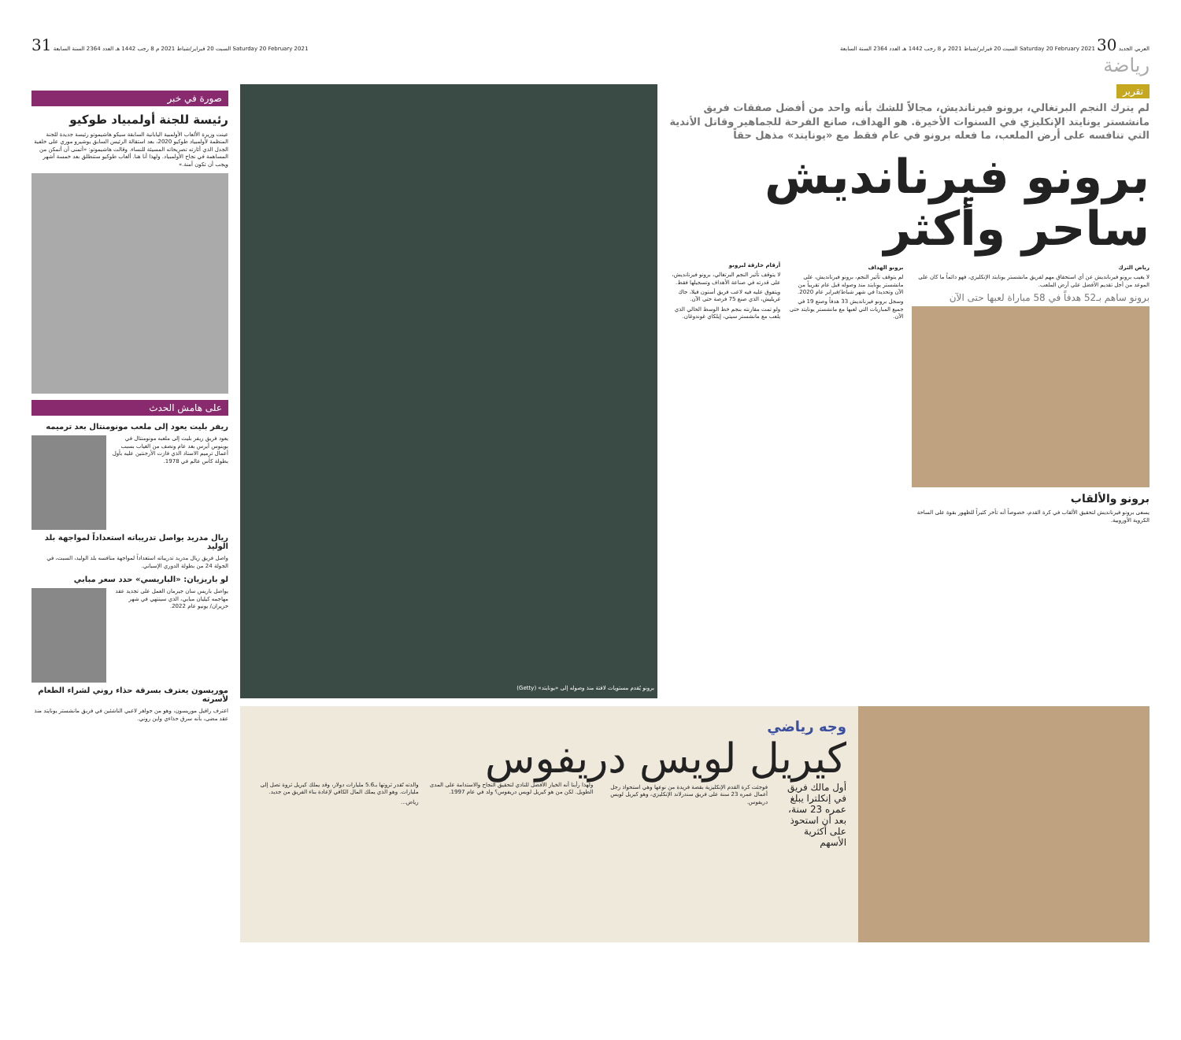31 السبت 20 فبراير/شباط 2021 م 8 رجب 1442 هـ العدد 2364 السنة السابعة Saturday 20 February 2021
السبت 20 فبراير/شباط 2021 م 8 رجب 1442 هـ العدد 2364 السنة السابعة Saturday 20 February 2021 العربي الجديد 30
رياضة
صورة في خبر
رئيسة للجنة أولمبياد طوكيو
عينت وزيرة الألعاب الأولمبية اليابانية السابقة سيكو هاشيموتو رئيسة جديدة للجنة المنظمة لأولمبياد طوكيو 2020، بعد استقالة الرئيس السابق يوشيرو موري على خلفية الجدل الذي أثارته تصريحاته المسيئة للنساء. وقالت هاشيموتو: «أتمنى أن أتمكن من المساهمة في نجاح الأولمبياد. ولهذا أنا هنا. ألعاب طوكيو ستنطلق بعد خمسة أشهر ويجب أن تكون آمنة.»
على هامش الحدث
ريفر بليت يعود إلى ملعب مونومنتال بعد ترميمه
يعود فريق ريفر بليت إلى ملعبه مونومنتال في بوينوس آيرس بعد عام ونصف من الغياب بسبب أعمال ترميم الاستاد الذي فازت الأرجنتين عليه بأول بطولة كأس عالم في 1978.
ريال مدريد يواصل تدريباته استعداداً لمواجهة بلد الوليد
واصل فريق ريال مدريد تدريباته استعداداً لمواجهة منافسه بلد الوليد، السبت، في الجولة 24 من بطولة الدوري الإسباني.
لو باريزيان: «الباريسي» حدد سعر مبابي
يواصل باريس سان جيرمان العمل على تجديد عقد مهاجمه كيليان مبابي، الذي سينتهي في شهر حزيران/ يونيو عام 2022.
موريسون يعترف بسرقة حذاء روني لشراء الطعام لأسرته
اعترف رافيل موريسون، وهو من جواهر لاعبي الناشئين في فريق مانشستر يونايتد منذ عقد مضى، بأنه سرق حذاءي واين روني.
تقرير
لم يترك النجم البرتغالي، برونو فيرنانديش، مجالاً للشك بأنه واحد من أفضل صفقات فريق مانشستر يونايتد الإنكليزي في السنوات الأخيرة. هو الهداف، صانع الفرحة للجماهير وقاتل الأندية التي تنافسه على أرض الملعب، ما فعله برونو في عام فقط مع «يونايتد» مذهل حقاً
برونو فيرنانديش
ساحر وأكثر
رياض الترك
لا يغيب برونو فيرنانديش عن أي استحقاق مهم لفريق مانشستر يونايتد الإنكليزي، فهو دائماً ما كان على الموعد من أجل تقديم الأفضل على أرض الملعب.
برونو ساهم بـ52 هدفاً في 58 مباراة لعبها حتى الآن
برونو والألقاب
يسعى برونو فيرنانديش لتحقيق الألقاب في كرة القدم، خصوصاً أنه تأخر كثيراً للظهور بقوة على الساحة الكروية الأوروبية.
برونو الهداف
لم يتوقف تأثير النجم، برونو فيرنانديش، على مانشستر يونايتد منذ وصوله قبل عام تقريباً من الآن وتحديداً في شهر شباط/فبراير عام 2020.
وسجل برونو فيرنانديش 33 هدفاً وصنع 19 في جميع المباريات التي لعبها مع مانشستر يونايتد حتى الآن.
أرقام خارقة لبرونو
لا يتوقف تأثير النجم البرتغالي، برونو فيرنانديش، على قدرته في صناعة الأهداف وتسجيلها فقط.
ويتفوق عليه فيه لاعب فريق أستون فيلا، جاك غريليش، الذي صنع 75 فرصة حتى الآن.
ولو تمت مقارنته بنجم خط الوسط الحالي الذي يلعب مع مانشستر سيتي، إيلكاي غوندوغان.
برونو يُقدم مستويات لافتة منذ وصوله إلى «يونايتد» (Getty)
وجه رياضي
كيريل لويس دريفوس
أول مالك فريق في إنكلترا يبلغ عمره 23 سنة، بعد أن استحوذ على أكثرية الأسهم
فوجئت كرة القدم الإنكليزية بقصة فريدة من نوعها وهي استحواذ رجل أعمال عمره 23 سنة على فريق سندرلاند الإنكليزي، وهو كيريل لويس دريفوس.
ولهذا رأينا أنه الخيار الأفضل للنادي لتحقيق النجاح والاستدامة على المدى الطويل. لكن من هو كيريل لويس دريفوس؟ ولد في عام 1997.
والدته تُقدر ثروتها بـ5.6 مليارات دولار، وقد يملك كيريل ثروة تصل إلى مليارات. وهو الذي يملك المال الكافي لإعادة بناء الفريق من جديد.
رياض...